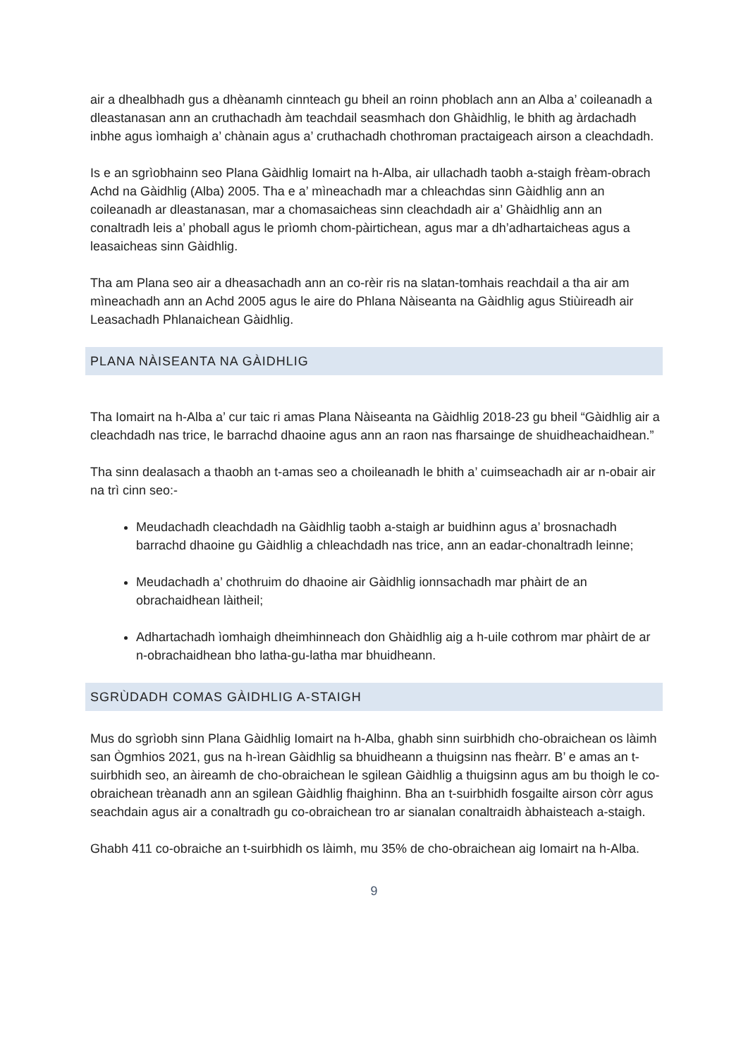air a dhealbhadh gus a dhèanamh cinnteach gu bheil an roinn phoblach ann an Alba a’ coileanadh a dleastanasan ann an cruthachadh àm teachdail seasmhach don Ghàidhlig, le bhith ag àrdachadh inbhe agus ìomhaigh a’ chànain agus a’ cruthachadh chothroman practaigeach airson a cleachdadh.
Is e an sgrìobhainn seo Plana Gàidhlig Iomairt na h-Alba, air ullachadh taobh a-staigh frèam-obrach Achd na Gàidhlig (Alba) 2005. Tha e a’ mìneachadh mar a chleachdas sinn Gàidhlig ann an coileanadh ar dleastanasan, mar a chomasaicheas sinn cleachdadh air a’ Ghàidhlig ann an conaltradh leis a’ phoball agus le prìomh chom-pàirtichean, agus mar a dh’adhartaicheas agus a leasaicheas sinn Gàidhlig.
Tha am Plana seo air a dheasachadh ann an co-rèir ris na slatan-tomhais reachdail a tha air am mìneachadh ann an Achd 2005 agus le aire do Phlana Nàiseanta na Gàidhlig agus Stiùireadh air Leasachadh Phlanaichean Gàidhlig.
PLANA NÀISEANTA NA GÀIDHLIG
Tha Iomairt na h-Alba a’ cur taic ri amas Plana Nàiseanta na Gàidhlig 2018-23 gu bheil “Gàidhlig air a cleachdadh nas trice, le barrachd dhaoine agus ann an raon nas fharsainge de shuidheachaidhean.”
Tha sinn dealasach a thaobh an t-amas seo a choileanadh le bhith a’ cuimseachadh air ar n-obair air na trì cinn seo:-
Meudachadh cleachdadh na Gàidhlig taobh a-staigh ar buidhinn agus a’ brosnachadh barrachd dhaoine gu Gàidhlig a chleachdadh nas trice, ann an eadar-chonaltradh leinne;
Meudachadh a’ chothruim do dhaoine air Gàidhlig ionnsachadh mar phàirt de an obrachaidhean làitheil;
Adhartachadh ìomhaigh dheimhinneach don Ghàidhlig aig a h-uile cothrom mar phàirt de ar n-obrachaidhean bho latha-gu-latha mar bhuidheann.
SGRÙDADH COMAS GÀIDHLIG A-STAIGH
Mus do sgrìobh sinn Plana Gàidhlig Iomairt na h-Alba, ghabh sinn suirbhidh cho-obraichean os làimh san Ògmhios 2021, gus na h-ìrean Gàidhlig sa bhuidheann a thuigsinn nas fheàrr. B’ e amas an t-suirbhidh seo, an àireamh de cho-obraichean le sgilean Gàidhlig a thuigsinn agus am bu thoigh le co-obraichean trèanadh ann an sgilean Gàidhlig fhaighinn. Bha an t-suirbhidh fosgailte airson còrr agus seachdain agus air a conaltradh gu co-obraichean tro ar sianalan conaltraidh àbhaisteach a-staigh.
Ghabh 411 co-obraiche an t-suirbhidh os làimh, mu 35% de cho-obraichean aig Iomairt na h-Alba.
9